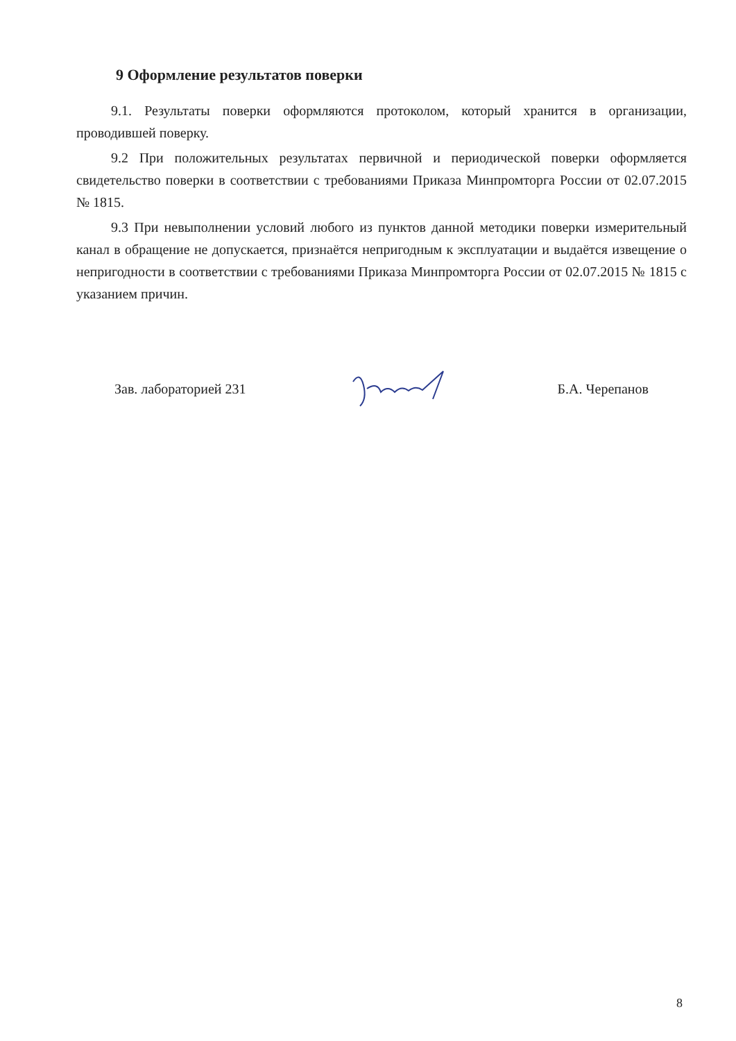9 Оформление результатов поверки
9.1. Результаты поверки оформляются протоколом, который хранится в организации, проводившей поверку.
9.2 При положительных результатах первичной и периодической поверки оформляется свидетельство поверки в соответствии с требованиями Приказа Минпромторга России от 02.07.2015 № 1815.
9.3 При невыполнении условий любого из пунктов данной методики поверки измерительный канал в обращение не допускается, признаётся непригодным к эксплуатации и выдаётся извещение о непригодности в соответствии с требованиями Приказа Минпромторга России от 02.07.2015 № 1815 с указанием причин.
Зав. лабораторией 231 Б.А. Черепанов
8